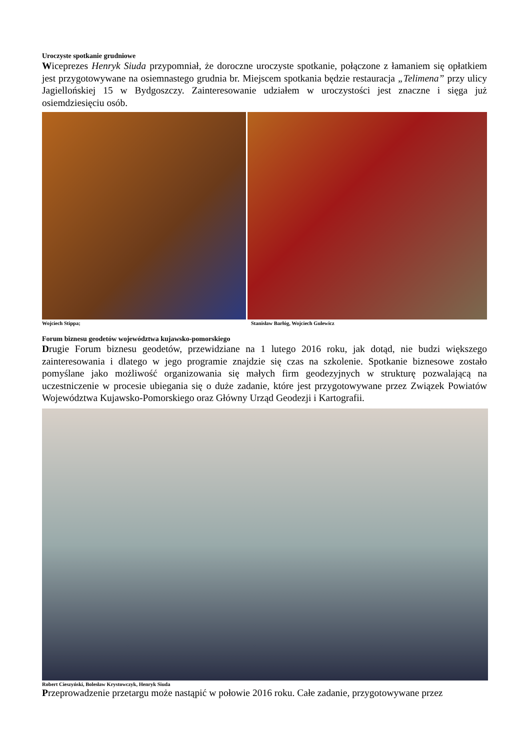Uroczyste spotkanie grudniowe
Wiceprezes Henryk Siuda przypomniał, że doroczne uroczyste spotkanie, połączone z łamaniem się opłatkiem jest przygotowywane na osiemnastego grudnia br. Miejscem spotkania będzie restauracja „Telimena” przy ulicy Jagiellońskiej 15 w Bydgoszczy. Zainteresowanie udziałem w uroczystości jest znaczne i sięga już osiemdziesięciu osób.
Wojciech Stippa; Stanisław Barłóg, Wojciech Gulewicz
Forum biznesu geodetów województwa kujawsko-pomorskiego
Drugie Forum biznesu geodetów, przewidziane na 1 lutego 2016 roku, jak dotąd, nie budzi większego zainteresowania i dlatego w jego programie znajdzie się czas na szkolenie. Spotkanie biznesowe zostało pomyślane jako możliwość organizowania się małych firm geodezyjnych w strukturę pozwalającą na uczestniczenie w procesie ubiegania się o duże zadanie, które jest przygotowywane przez Związek Powiatów Województwa Kujawsko-Pomorskiego oraz Główny Urząd Geodezji i Kartografii.
Robert Cieszyński, Bolesław Krystowczyk, Henryk Siuda
Przeprowadzenie przetargu może nastąpić w połowie 2016 roku. Całe zadanie, przygotowywane przez